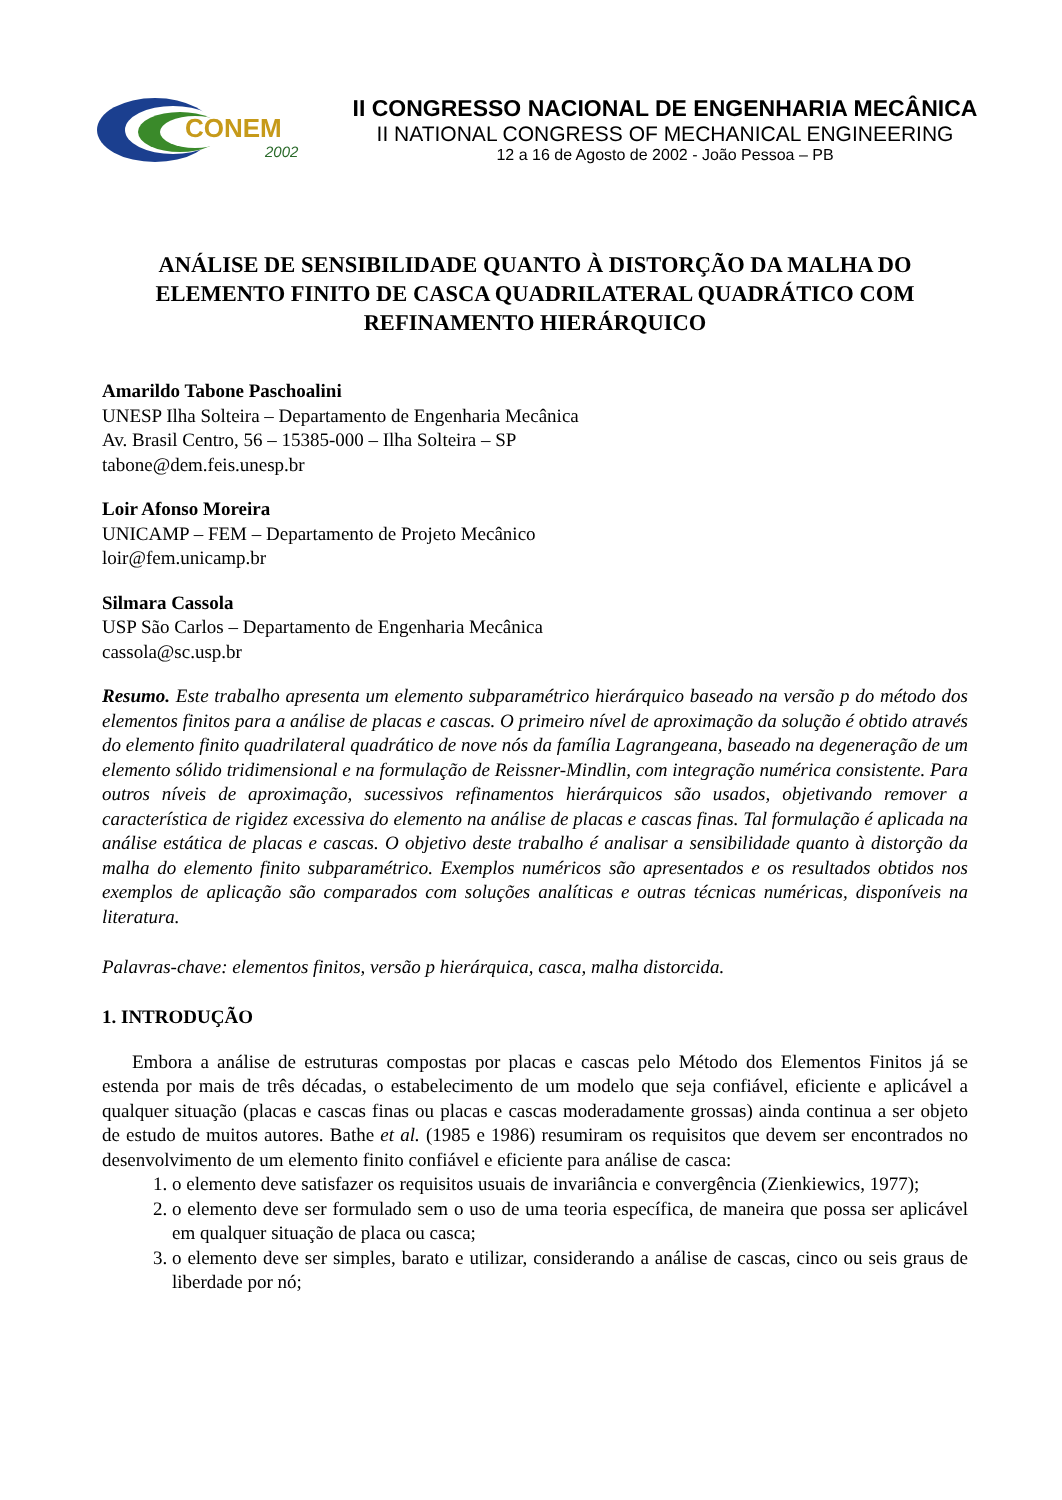CONEM
2002
II CONGRESSO NACIONAL DE ENGENHARIA MECÂNICA
II NATIONAL CONGRESS OF MECHANICAL ENGINEERING
12 a 16 de Agosto de 2002 - João Pessoa – PB
ANÁLISE DE SENSIBILIDADE QUANTO À DISTORÇÃO DA MALHA DO ELEMENTO FINITO DE CASCA QUADRILATERAL QUADRÁTICO COM REFINAMENTO HIERÁRQUICO
Amarildo Tabone Paschoalini
UNESP Ilha Solteira – Departamento de Engenharia Mecânica
Av. Brasil Centro, 56 – 15385-000 – Ilha Solteira – SP
tabone@dem.feis.unesp.br
Loir Afonso Moreira
UNICAMP – FEM – Departamento de Projeto Mecânico
loir@fem.unicamp.br
Silmara Cassola
USP São Carlos – Departamento de Engenharia Mecânica
cassola@sc.usp.br
Resumo. Este trabalho apresenta um elemento subparamétrico hierárquico baseado na versão p do método dos elementos finitos para a análise de placas e cascas. O primeiro nível de aproximação da solução é obtido através do elemento finito quadrilateral quadrático de nove nós da família Lagrangeana, baseado na degeneração de um elemento sólido tridimensional e na formulação de Reissner-Mindlin, com integração numérica consistente. Para outros níveis de aproximação, sucessivos refinamentos hierárquicos são usados, objetivando remover a característica de rigidez excessiva do elemento na análise de placas e cascas finas. Tal formulação é aplicada na análise estática de placas e cascas. O objetivo deste trabalho é analisar a sensibilidade quanto à distorção da malha do elemento finito subparamétrico. Exemplos numéricos são apresentados e os resultados obtidos nos exemplos de aplicação são comparados com soluções analíticas e outras técnicas numéricas, disponíveis na literatura.
Palavras-chave: elementos finitos, versão p hierárquica, casca, malha distorcida.
1. INTRODUÇÃO
Embora a análise de estruturas compostas por placas e cascas pelo Método dos Elementos Finitos já se estenda por mais de três décadas, o estabelecimento de um modelo que seja confiável, eficiente e aplicável a qualquer situação (placas e cascas finas ou placas e cascas moderadamente grossas) ainda continua a ser objeto de estudo de muitos autores. Bathe et al. (1985 e 1986) resumiram os requisitos que devem ser encontrados no desenvolvimento de um elemento finito confiável e eficiente para análise de casca:
1. o elemento deve satisfazer os requisitos usuais de invariância e convergência (Zienkiewics, 1977);
2. o elemento deve ser formulado sem o uso de uma teoria específica, de maneira que possa ser aplicável em qualquer situação de placa ou casca;
3. o elemento deve ser simples, barato e utilizar, considerando a análise de cascas, cinco ou seis graus de liberdade por nó;